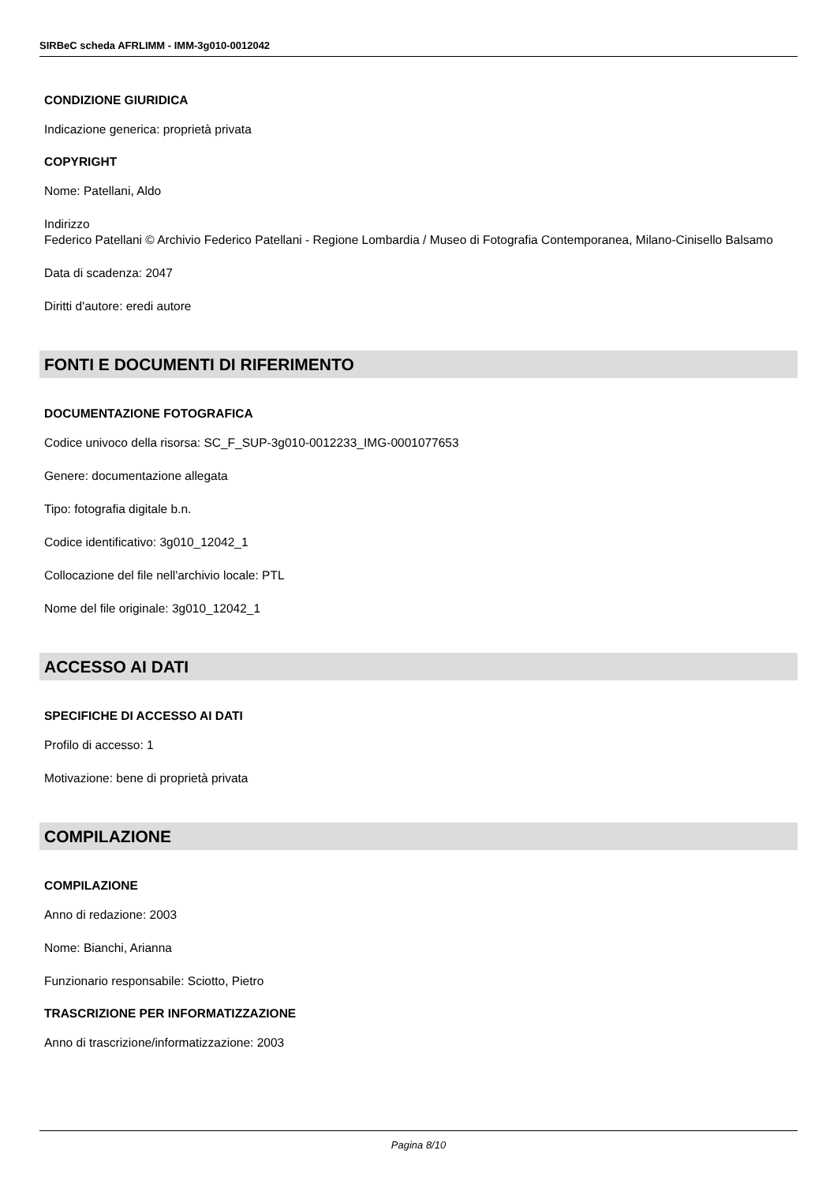SIRBeC scheda AFRLIMM - IMM-3g010-0012042
CONDIZIONE GIURIDICA
Indicazione generica: proprietà privata
COPYRIGHT
Nome: Patellani, Aldo
Indirizzo
Federico Patellani © Archivio Federico Patellani - Regione Lombardia / Museo di Fotografia Contemporanea, Milano-Cinisello Balsamo
Data di scadenza: 2047
Diritti d'autore: eredi autore
FONTI E DOCUMENTI DI RIFERIMENTO
DOCUMENTAZIONE FOTOGRAFICA
Codice univoco della risorsa: SC_F_SUP-3g010-0012233_IMG-0001077653
Genere: documentazione allegata
Tipo: fotografia digitale b.n.
Codice identificativo: 3g010_12042_1
Collocazione del file nell'archivio locale: PTL
Nome del file originale: 3g010_12042_1
ACCESSO AI DATI
SPECIFICHE DI ACCESSO AI DATI
Profilo di accesso: 1
Motivazione: bene di proprietà privata
COMPILAZIONE
COMPILAZIONE
Anno di redazione: 2003
Nome: Bianchi, Arianna
Funzionario responsabile: Sciotto, Pietro
TRASCRIZIONE PER INFORMATIZZAZIONE
Anno di trascrizione/informatizzazione: 2003
Pagina 8/10